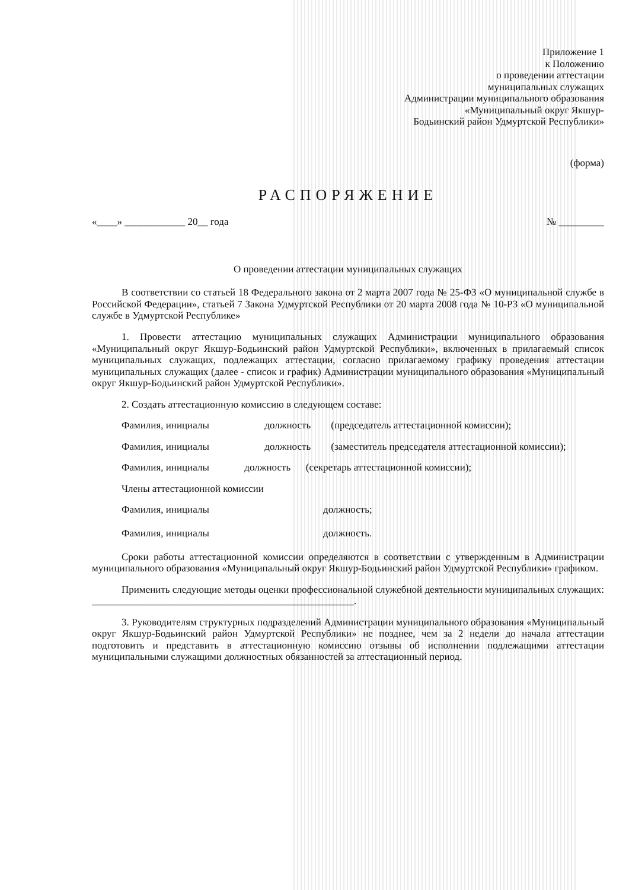Приложение 1
к Положению
о проведении аттестации
муниципальных служащих
Администрации муниципального образования
«Муниципальный округ Якшур-
Бодьинский район Удмуртской Республики»
(форма)
РАСПОРЯЖЕНИЕ
«____» ____________ 20__ года № _________
О проведении аттестации муниципальных служащих
В соответствии со статьей 18 Федерального закона от 2 марта 2007 года № 25-ФЗ «О муниципальной службе в Российской Федерации», статьей 7 Закона Удмуртской Республики от 20 марта 2008 года № 10-РЗ «О муниципальной службе в Удмуртской Республике»
1. Провести аттестацию муниципальных служащих Администрации муниципального образования «Муниципальный округ Якшур-Бодьинский район Удмуртской Республики», включенных в прилагаемый список муниципальных служащих, подлежащих аттестации, согласно прилагаемому графику проведения аттестации муниципальных служащих (далее - список и график) Администрации муниципального образования «Муниципальный округ Якшур-Бодьинский район Удмуртской Республики».
2. Создать аттестационную комиссию в следующем составе:
Фамилия, инициалы должность (председатель аттестационной комиссии);
Фамилия, инициалы должность (заместитель председателя аттестационной комиссии);
Фамилия, инициалы должность (секретарь аттестационной комиссии);
Члены аттестационной комиссии
Фамилия, инициалы должность;
Фамилия, инициалы должность.
Сроки работы аттестационной комиссии определяются в соответствии с утвержденным в Администрации муниципального образования «Муниципальный округ Якшур-Бодьинский район Удмуртской Республики» графиком.
Применить следующие методы оценки профессиональной служебной деятельности муниципальных служащих: ____________________________________________________.
3. Руководителям структурных подразделений Администрации муниципального образования «Муниципальный округ Якшур-Бодьинский район Удмуртской Республики» не позднее, чем за 2 недели до начала аттестации подготовить и представить в аттестационную комиссию отзывы об исполнении подлежащими аттестации муниципальными служащими должностных обязанностей за аттестационный период.